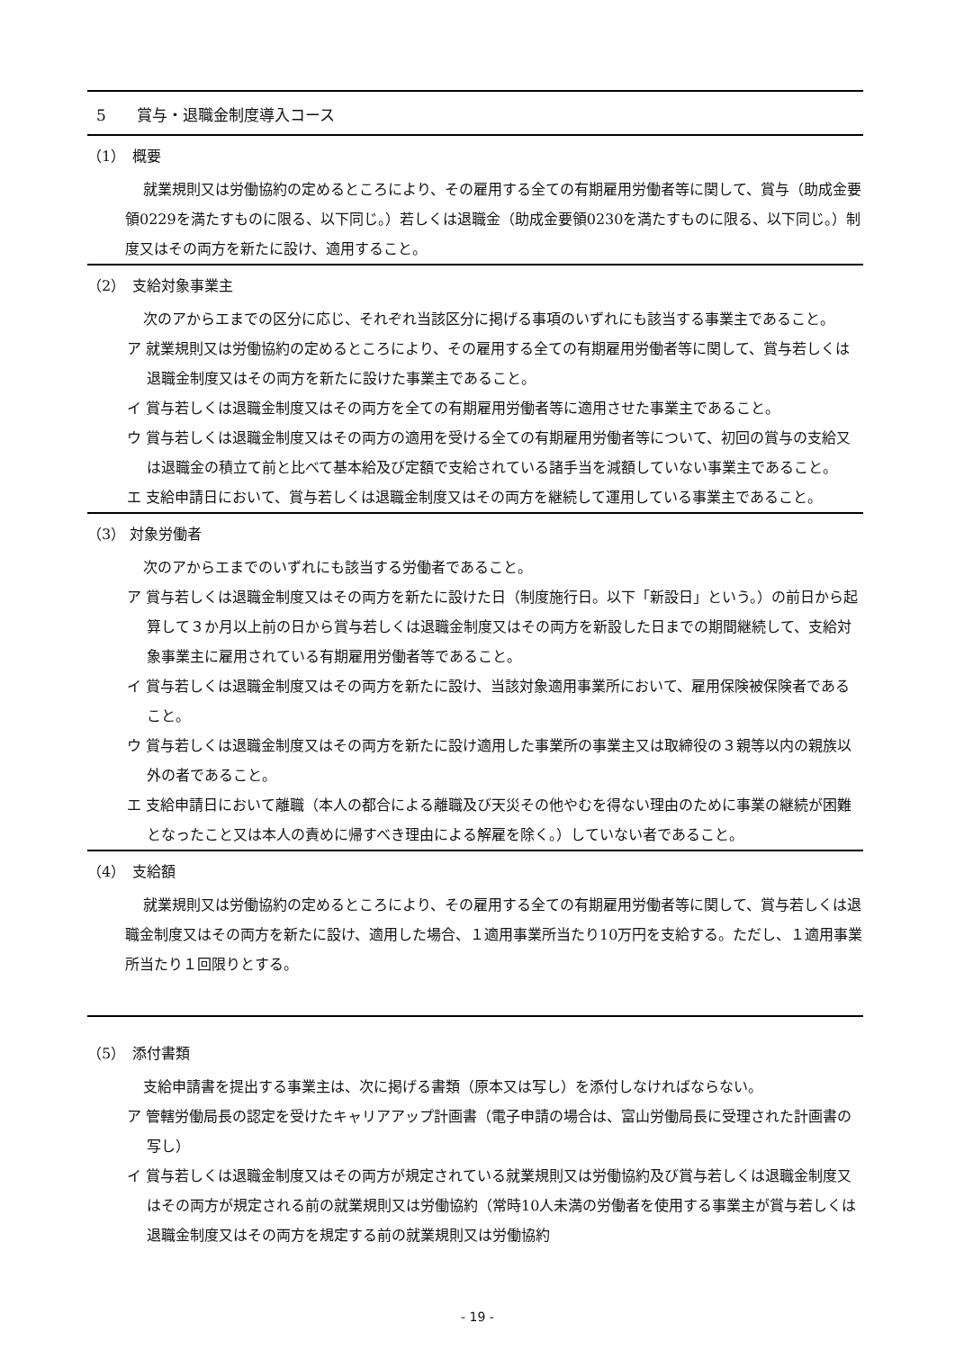5　　賞与・退職金制度導入コース
（1）　概要
就業規則又は労働協約の定めるところにより、その雇用する全ての有期雇用労働者等に関して、賞与（助成金要領0229を満たすものに限る、以下同じ。）若しくは退職金（助成金要領0230を満たすものに限る、以下同じ。）制度又はその両方を新たに設け、適用すること。
（2）　支給対象事業主
次のアからエまでの区分に応じ、それぞれ当該区分に掲げる事項のいずれにも該当する事業主であること。
ア 就業規則又は労働協約の定めるところにより、その雇用する全ての有期雇用労働者等に関して、賞与若しくは退職金制度又はその両方を新たに設けた事業主であること。
イ 賞与若しくは退職金制度又はその両方を全ての有期雇用労働者等に適用させた事業主であること。
ウ 賞与若しくは退職金制度又はその両方の適用を受ける全ての有期雇用労働者等について、初回の賞与の支給又は退職金の積立て前と比べて基本給及び定額で支給されている諸手当を減額していない事業主であること。
エ 支給申請日において、賞与若しくは退職金制度又はその両方を継続して運用している事業主であること。
（3） 対象労働者
次のアからエまでのいずれにも該当する労働者であること。
ア 賞与若しくは退職金制度又はその両方を新たに設けた日（制度施行日。以下「新設日」という。）の前日から起算して３か月以上前の日から賞与若しくは退職金制度又はその両方を新設した日までの期間継続して、支給対象事業主に雇用されている有期雇用労働者等であること。
イ 賞与若しくは退職金制度又はその両方を新たに設け、当該対象適用事業所において、雇用保険被保険者であること。
ウ 賞与若しくは退職金制度又はその両方を新たに設け適用した事業所の事業主又は取締役の３親等以内の親族以外の者であること。
エ 支給申請日において離職（本人の都合による離職及び天災その他やむを得ない理由のために事業の継続が困難となったこと又は本人の責めに帰すべき理由による解雇を除く。）していない者であること。
（4）　支給額
就業規則又は労働協約の定めるところにより、その雇用する全ての有期雇用労働者等に関して、賞与若しくは退職金制度又はその両方を新たに設け、適用した場合、１適用事業所当たり10万円を支給する。ただし、１適用事業所当たり１回限りとする。
（5）　添付書類
支給申請書を提出する事業主は、次に掲げる書類（原本又は写し）を添付しなければならない。
ア 管轄労働局長の認定を受けたキャリアアップ計画書（電子申請の場合は、富山労働局長に受理された計画書の写し）
イ 賞与若しくは退職金制度又はその両方が規定されている就業規則又は労働協約及び賞与若しくは退職金制度又はその両方が規定される前の就業規則又は労働協約（常時10人未満の労働者を使用する事業主が賞与若しくは退職金制度又はその両方を規定する前の就業規則又は労働協約
- 19 -